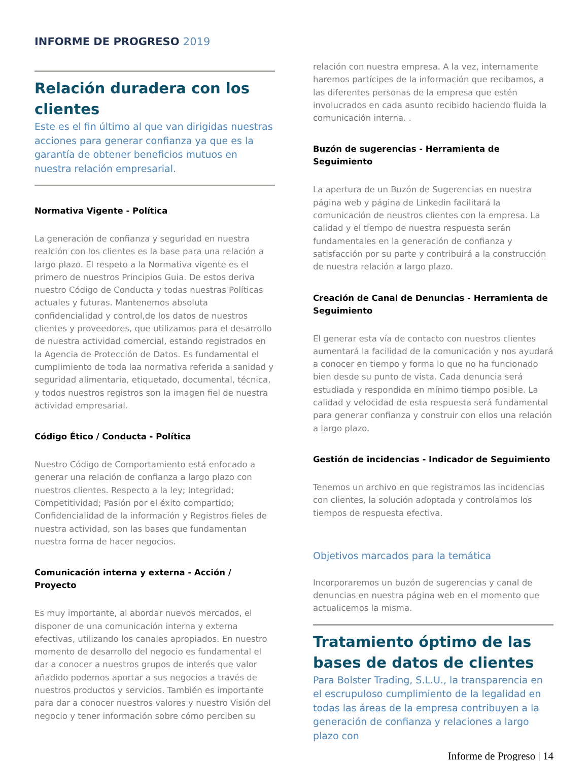INFORME DE PROGRESO 2019
Relación duradera con los clientes
Este es el fin último al que van dirigidas nuestras acciones para generar confianza ya que es la garantía de obtener beneficios mutuos en nuestra relación empresarial.
Normativa Vigente - Política
La generación de confianza y seguridad en nuestra realción con los clientes es la base para una relación a largo plazo. El respeto a la Normativa vigente es el primero de nuestros Principios Guia. De estos deriva nuestro Código de Conducta y todas nuestras Políticas actuales y futuras. Mantenemos absoluta confidencialidad y control,de los datos de nuestros clientes y proveedores, que utilizamos para el desarrollo de nuestra actividad comercial, estando registrados en la Agencia de Protección de Datos. Es fundamental el cumplimiento de toda laa normativa referida a sanidad y seguridad alimentaria, etiquetado, documental, técnica, y todos nuestros registros son la imagen fiel de nuestra actividad empresarial.
Código Ético / Conducta - Política
Nuestro Código de Comportamiento está enfocado a generar una relación de confianza a largo plazo con nuestros clientes. Respecto a la ley; Integridad; Competitividad; Pasión por el éxito compartido; Confidencialidad de la información y Registros fieles de nuestra actividad, son las bases que fundamentan nuestra forma de hacer negocios.
Comunicación interna y externa - Acción / Proyecto
Es muy importante, al abordar nuevos mercados, el disponer de una comunicación interna y externa efectivas, utilizando los canales apropiados. En nuestro momento de desarrollo del negocio es fundamental el dar a conocer a nuestros grupos de interés que valor añadido podemos aportar a sus negocios a través de nuestros productos y servicios. También es importante para dar a conocer nuestros valores y nuestro Visión del negocio y tener información sobre cómo perciben su
relación con nuestra empresa. A la vez, internamente haremos partícipes de la información que recibamos, a las diferentes personas de la empresa que estén involucrados en cada asunto recibido haciendo fluida la comunicación interna. .
Buzón de sugerencias - Herramienta de Seguimiento
La apertura de un Buzón de Sugerencias en nuestra página web y página de Linkedin facilitará la comunicación de neustros clientes con la empresa. La calidad y el tiempo de nuestra respuesta serán fundamentales en la generación de confianza y satisfacción por su parte y contribuirá a la construcción de nuestra relación a largo plazo.
Creación de Canal de Denuncias - Herramienta de Seguimiento
El generar esta vía de contacto con nuestros clientes aumentará la facilidad de la comunicación y nos ayudará a conocer en tiempo y forma lo que no ha funcionado bien desde su punto de vista. Cada denuncia será estudiada y respondida en mínimo tiempo posible. La calidad y velocidad de esta respuesta será fundamental para generar confianza y construir con ellos una relación a largo plazo.
Gestión de incidencias - Indicador de Seguimiento
Tenemos un archivo en que registramos las incidencias con clientes, la solución adoptada y controlamos los tiempos de respuesta efectiva.
Objetivos marcados para la temática
Incorporaremos un buzón de sugerencias y canal de denuncias en nuestra página web en el momento que actualicemos la misma.
Tratamiento óptimo de las bases de datos de clientes
Para Bolster Trading, S.L.U., la transparencia en el escrupuloso cumplimiento de la legalidad en todas las áreas de la empresa contribuyen a la generación de confianza y relaciones a largo plazo con
Informe de Progreso | 14